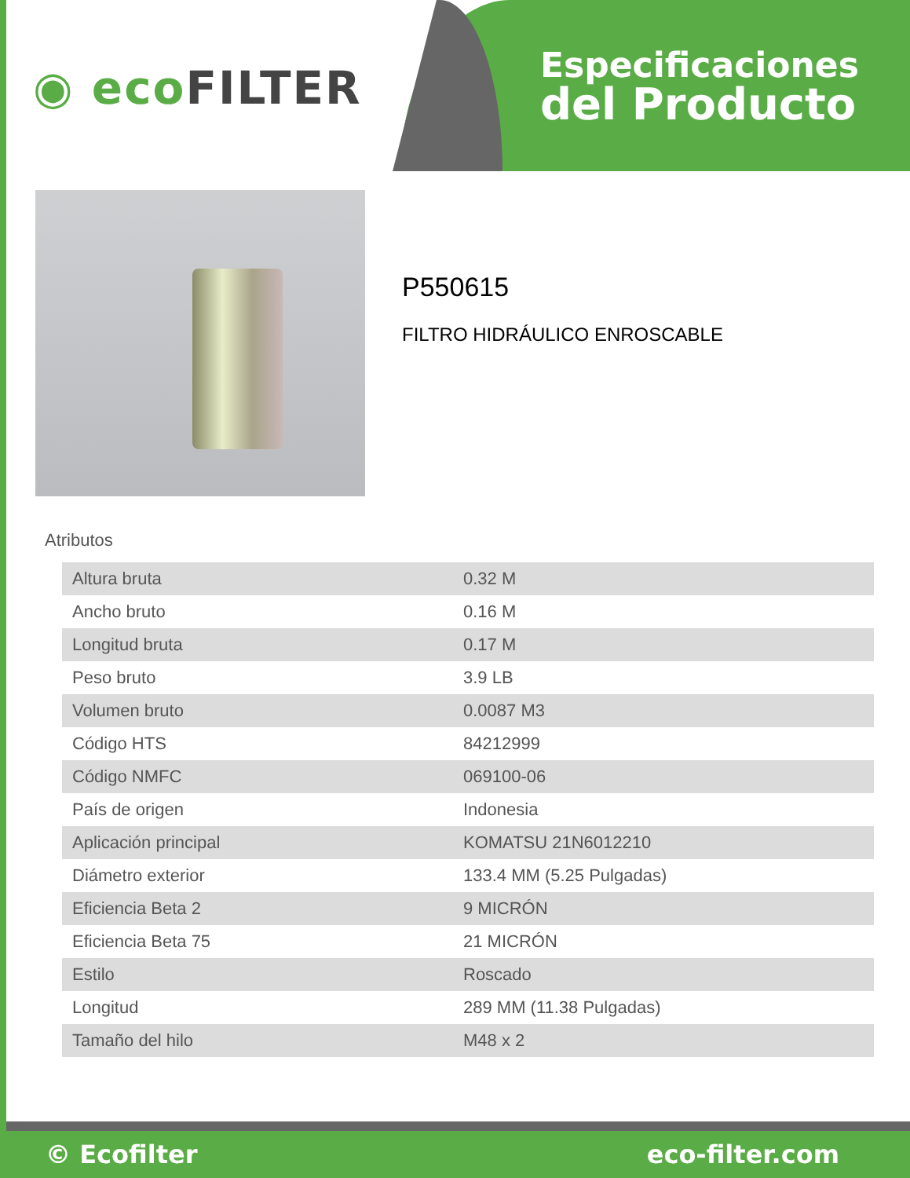◉ ecoFILTER
Especificaciones
del Producto
P550615
FILTRO HIDRÁULICO ENROSCABLE
Atributos
| Altura bruta | 0.32 M |
| Ancho bruto | 0.16 M |
| Longitud bruta | 0.17 M |
| Peso bruto | 3.9 LB |
| Volumen bruto | 0.0087 M3 |
| Código HTS | 84212999 |
| Código NMFC | 069100-06 |
| País de origen | Indonesia |
| Aplicación principal | KOMATSU 21N6012210 |
| Diámetro exterior | 133.4 MM (5.25 Pulgadas) |
| Eficiencia Beta 2 | 9 MICRÓN |
| Eficiencia Beta 75 | 21 MICRÓN |
| Estilo | Roscado |
| Longitud | 289 MM (11.38 Pulgadas) |
| Tamaño del hilo | M48 x 2 |
© Ecofilter eco-filter.com